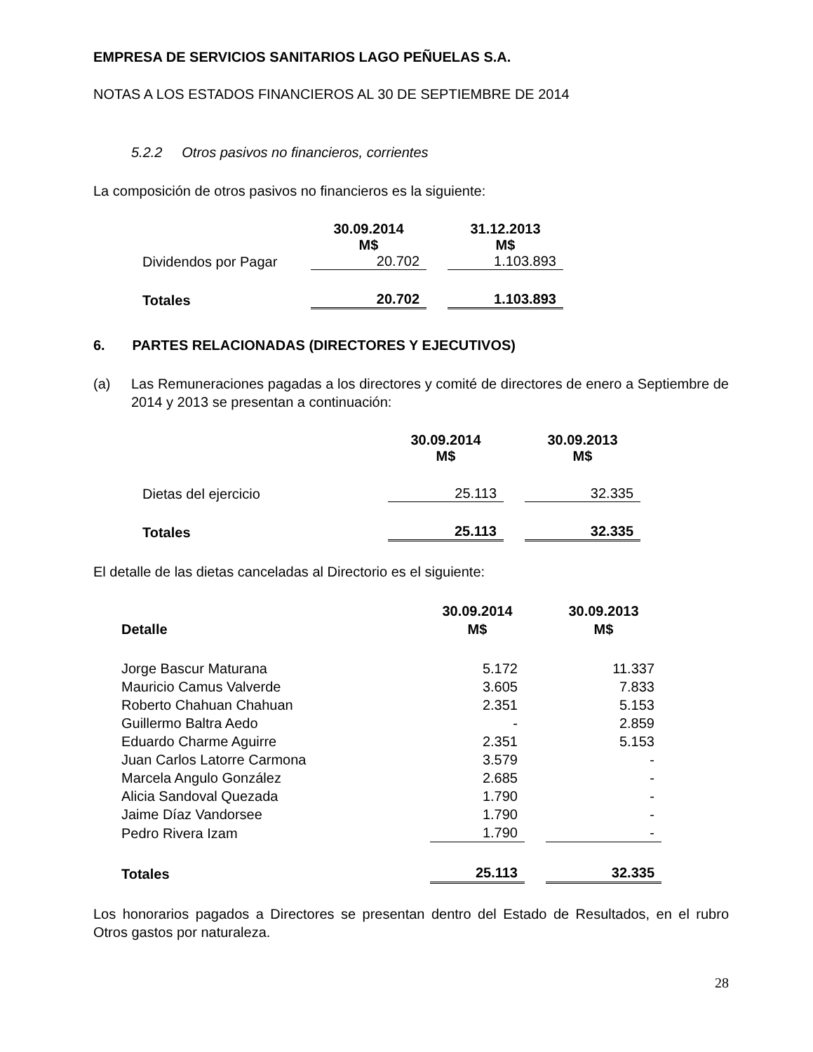EMPRESA DE SERVICIOS SANITARIOS LAGO PEÑUELAS S.A.
NOTAS A LOS ESTADOS FINANCIEROS AL 30 DE SEPTIEMBRE DE 2014
5.2.2 Otros pasivos no financieros, corrientes
La composición de otros pasivos no financieros es la siguiente:
| | 30.09.2014 M$ | 31.12.2013 M$ |
| Dividendos por Pagar | 20.702 | 1.103.893 |
| Totales | 20.702 | 1.103.893 |
6. PARTES RELACIONADAS (DIRECTORES Y EJECUTIVOS)
(a) Las Remuneraciones pagadas a los directores y comité de directores de enero a Septiembre de 2014 y 2013 se presentan a continuación:
| | 30.09.2014 M$ | 30.09.2013 M$ |
| Dietas del ejercicio | 25.113 | 32.335 |
| Totales | 25.113 | 32.335 |
El detalle de las dietas canceladas al Directorio es el siguiente:
| Detalle | 30.09.2014 M$ | 30.09.2013 M$ |
| --- | --- | --- |
| Jorge Bascur Maturana | 5.172 | 11.337 |
| Mauricio Camus Valverde | 3.605 | 7.833 |
| Roberto Chahuan Chahuan | 2.351 | 5.153 |
| Guillermo Baltra Aedo | - | 2.859 |
| Eduardo Charme Aguirre | 2.351 | 5.153 |
| Juan Carlos Latorre Carmona | 3.579 | - |
| Marcela Angulo González | 2.685 | - |
| Alicia Sandoval Quezada | 1.790 | - |
| Jaime Díaz Vandorsee | 1.790 | - |
| Pedro Rivera Izam | 1.790 | - |
| Totales | 25.113 | 32.335 |
Los honorarios pagados a Directores se presentan dentro del Estado de Resultados, en el rubro Otros gastos por naturaleza.
28